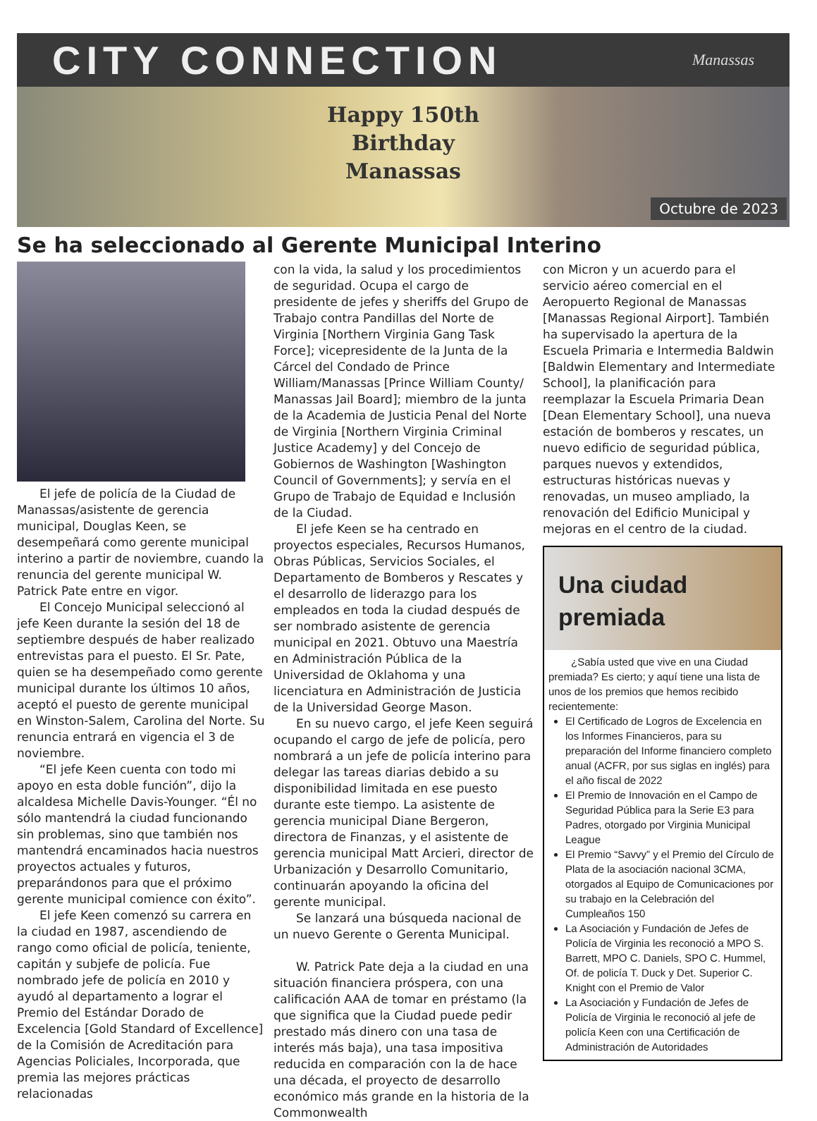CITY CONNECTION
Manassas
Happy 150th
Birthday
Manassas
Octubre de 2023
Se ha seleccionado al Gerente Municipal Interino
El jefe de policía de la Ciudad de Manassas/asistente de gerencia municipal, Douglas Keen, se desempeñará como gerente municipal interino a partir de noviembre, cuando la renuncia del gerente municipal W. Patrick Pate entre en vigor.
El Concejo Municipal seleccionó al jefe Keen durante la sesión del 18 de septiembre después de haber realizado entrevistas para el puesto. El Sr. Pate, quien se ha desempeñado como gerente municipal durante los últimos 10 años, aceptó el puesto de gerente municipal en Winston-Salem, Carolina del Norte. Su renuncia entrará en vigencia el 3 de noviembre.
“El jefe Keen cuenta con todo mi apoyo en esta doble función”, dijo la alcaldesa Michelle Davis-Younger. “Él no sólo mantendrá la ciudad funcionando sin problemas, sino que también nos mantendrá encaminados hacia nuestros proyectos actuales y futuros, preparándonos para que el próximo gerente municipal comience con éxito”.
El jefe Keen comenzó su carrera en la ciudad en 1987, ascendiendo de rango como oficial de policía, teniente, capitán y subjefe de policía. Fue nombrado jefe de policía en 2010 y ayudó al departamento a lograr el Premio del Estándar Dorado de Excelencia [Gold Standard of Excellence] de la Comisión de Acreditación para Agencias Policiales, Incorporada, que premia las mejores prácticas relacionadas
con la vida, la salud y los procedimientos de seguridad. Ocupa el cargo de presidente de jefes y sheriffs del Grupo de Trabajo contra Pandillas del Norte de Virginia [Northern Virginia Gang Task Force]; vicepresidente de la Junta de la Cárcel del Condado de Prince William/Manassas [Prince William County/ Manassas Jail Board]; miembro de la junta de la Academia de Justicia Penal del Norte de Virginia [Northern Virginia Criminal Justice Academy] y del Concejo de Gobiernos de Washington [Washington Council of Governments]; y servía en el Grupo de Trabajo de Equidad e Inclusión de la Ciudad.
El jefe Keen se ha centrado en proyectos especiales, Recursos Humanos, Obras Públicas, Servicios Sociales, el Departamento de Bomberos y Rescates y el desarrollo de liderazgo para los empleados en toda la ciudad después de ser nombrado asistente de gerencia municipal en 2021. Obtuvo una Maestría en Administración Pública de la Universidad de Oklahoma y una licenciatura en Administración de Justicia de la Universidad George Mason.
En su nuevo cargo, el jefe Keen seguirá ocupando el cargo de jefe de policía, pero nombrará a un jefe de policía interino para delegar las tareas diarias debido a su disponibilidad limitada en ese puesto durante este tiempo. La asistente de gerencia municipal Diane Bergeron, directora de Finanzas, y el asistente de gerencia municipal Matt Arcieri, director de Urbanización y Desarrollo Comunitario, continuarán apoyando la oficina del gerente municipal.
Se lanzará una búsqueda nacional de un nuevo Gerente o Gerenta Municipal.
W. Patrick Pate deja a la ciudad en una situación financiera próspera, con una calificación AAA de tomar en préstamo (la que significa que la Ciudad puede pedir prestado más dinero con una tasa de interés más baja), una tasa impositiva reducida en comparación con la de hace una década, el proyecto de desarrollo económico más grande en la historia de la Commonwealth
con Micron y un acuerdo para el servicio aéreo comercial en el Aeropuerto Regional de Manassas [Manassas Regional Airport]. También ha supervisado la apertura de la Escuela Primaria e Intermedia Baldwin [Baldwin Elementary and Intermediate School], la planificación para reemplazar la Escuela Primaria Dean [Dean Elementary School], una nueva estación de bomberos y rescates, un nuevo edificio de seguridad pública, parques nuevos y extendidos, estructuras históricas nuevas y renovadas, un museo ampliado, la renovación del Edificio Municipal y mejoras en el centro de la ciudad.
Una ciudad
premiada
¿Sabía usted que vive en una Ciudad premiada? Es cierto; y aquí tiene una lista de unos de los premios que hemos recibido recientemente:
El Certificado de Logros de Excelencia en los Informes Financieros, para su preparación del Informe financiero completo anual (ACFR, por sus siglas en inglés) para el año fiscal de 2022
El Premio de Innovación en el Campo de Seguridad Pública para la Serie E3 para Padres, otorgado por Virginia Municipal League
El Premio “Savvy” y el Premio del Círculo de Plata de la asociación nacional 3CMA, otorgados al Equipo de Comunicaciones por su trabajo en la Celebración del Cumpleaños 150
La Asociación y Fundación de Jefes de Policía de Virginia les reconoció a MPO S. Barrett, MPO C. Daniels, SPO C. Hummel, Of. de policía T. Duck y Det. Superior C. Knight con el Premio de Valor
La Asociación y Fundación de Jefes de Policía de Virginia le reconoció al jefe de policía Keen con una Certificación de Administración de Autoridades